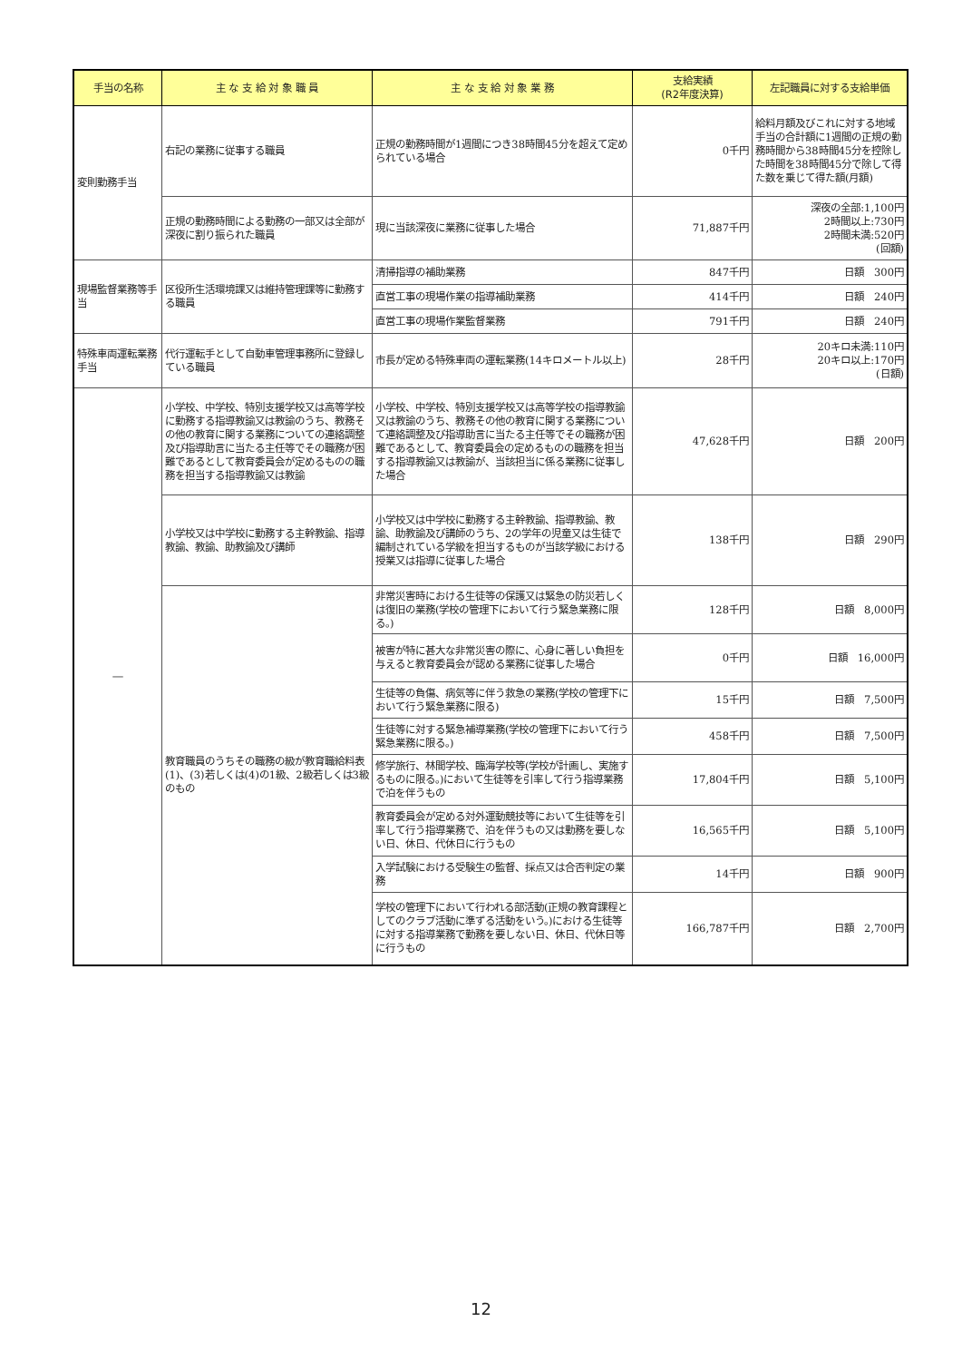| 手当の名称 | 主 な 支 給 対 象 職 員 | 主 な 支 給 対 象 業 務 | 支給実績 (R2年度決算) | 左記職員に対する支給単価 |
| --- | --- | --- | --- | --- |
| 変則勤務手当 | 右記の業務に従事する職員 | 正規の勤務時間が1週間につき38時間45分を超えて定められている場合 | 0千円 | 給料月額及びこれに対する地域手当の合計額に1週間の正規の勤務時間から38時間45分を控除した時間を38時間45分で除して得た数を乗じて得た額(月額) |
| | 正規の勤務時間による勤務の一部又は全部が深夜に割り振られた職員 | 現に当該深夜に業務に従事した場合 | 71,887千円 | 深夜の全部:1,100円 2時間以上:730円 2時間未満:520円 (回額) |
| 現場監督業務等手当 | 区役所生活環境課又は維持管理課等に勤務する職員 | 清掃指導の補助業務 | 847千円 | 日額 300円 |
| | | 直営工事の現場作業の指導補助業務 | 414千円 | 日額 240円 |
| | | 直営工事の現場作業監督業務 | 791千円 | 日額 240円 |
| 特殊車両運転業務手当 | 代行運転手として自動車管理事務所に登録している職員 | 市長が定める特殊車両の運転業務(14キロメートル以上) | 28千円 | 20キロ未満:110円 20キロ以上:170円 (日額) |
| ― | 小学校、中学校、特別支援学校又は高等学校に勤務する指導教諭又は教諭のうち、教務その他の教育に関する業務についての連絡調整及び指導助言に当たる主任等でその職務が困難であるとして教育委員会が定めるものの職務を担当する指導教諭又は教諭 | 小学校、中学校、特別支援学校又は高等学校の指導教諭又は教諭のうち、教務その他の教育に関する業務について連絡調整及び指導助言に当たる主任等でその職務が困難であるとして、教育委員会の定めるものの職務を担当する指導教諭又は教諭が、当該担当に係る業務に従事した場合 | 47,628千円 | 日額 200円 |
| | 小学校又は中学校に勤務する主幹教諭、指導教諭、教諭、助教諭及び講師 | 小学校又は中学校に勤務する主幹教諭、指導教諭、教諭、助教諭及び講師のうち、2の学年の児童又は生徒で編制されている学級を担当するものが当該学級における授業又は指導に従事した場合 | 138千円 | 日額 290円 |
| | 教育職員のうちその職務の級が教育職給料表(1)、(3)若しくは(4)の1級、2級若しくは3級のもの | 非常災害時における生徒等の保護又は緊急の防災若しくは復旧の業務(学校の管理下において行う緊急業務に限る。) | 128千円 | 日額 8,000円 |
| | | 被害が特に甚大な非常災害の際に、心身に著しい負担を与えると教育委員会が認める業務に従事した場合 | 0千円 | 日額 16,000円 |
| | | 生徒等の負傷、病気等に伴う救急の業務(学校の管理下において行う緊急業務に限る) | 15千円 | 日額 7,500円 |
| | | 生徒等に対する緊急補導業務(学校の管理下において行う緊急業務に限る。) | 458千円 | 日額 7,500円 |
| | | 修学旅行、林間学校、臨海学校等(学校が計画し、実施するものに限る。)において生徒等を引率して行う指導業務で泊を伴うもの | 17,804千円 | 日額 5,100円 |
| | | 教育委員会が定める対外運動競技等において生徒等を引率して行う指導業務で、泊を伴うもの又は勤務を要しない日、休日、代休日に行うもの | 16,565千円 | 日額 5,100円 |
| | | 入学試験における受験生の監督、採点又は合否判定の業務 | 14千円 | 日額 900円 |
| | | 学校の管理下において行われる部活動(正規の教育課程としてのクラブ活動に準ずる活動をいう。)における生徒等に対する指導業務で勤務を要しない日、休日、代休日等に行うもの | 166,787千円 | 日額 2,700円 |
12